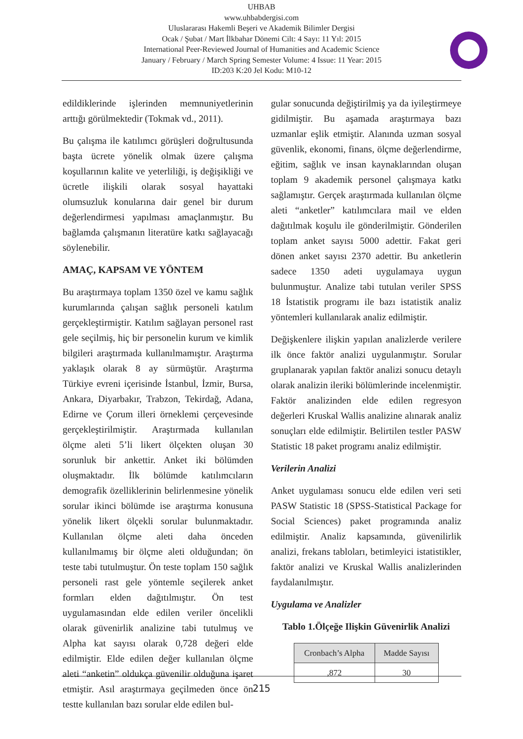UHBAB
www.uhbabdergisi.com
Uluslararası Hakemli Beşeri ve Akademik Bilimler Dergisi
Ocak / Şubat / Mart İlkbahar Dönemi Cilt: 4 Sayı: 11 Yıl: 2015
International Peer-Reviewed Journal of Humanities and Academic Science
January / February / March Spring Semester Volume: 4 Issue: 11 Year: 2015
ID:203 K:20 Jel Kodu: M10-12
edildiklerinde işlerinden memnuniyetlerinin arttığı görülmektedir (Tokmak vd., 2011).
Bu çalışma ile katılımcı görüşleri doğrultusunda başta ücrete yönelik olmak üzere çalışma koşullarının kalite ve yeterliliği, iş değişikliği ve ücretle ilişkili olarak sosyal hayattaki olumsuzluk konularına dair genel bir durum değerlendirmesi yapılması amaçlanmıştır. Bu bağlamda çalışmanın literatüre katkı sağlayacağı söylenebilir.
AMAÇ, KAPSAM VE YÖNTEM
Bu araştırmaya toplam 1350 özel ve kamu sağlık kurumlarında çalışan sağlık personeli katılım gerçekleştirmiştir. Katılım sağlayan personel rast gele seçilmiş, hiç bir personelin kurum ve kimlik bilgileri araştırmada kullanılmamıştır. Araştırma yaklaşık olarak 8 ay sürmüştür. Araştırma Türkiye evreni içerisinde İstanbul, İzmir, Bursa, Ankara, Diyarbakır, Trabzon, Tekirdağ, Adana, Edirne ve Çorum illeri örneklemi çerçevesinde gerçekleştirilmiştir. Araştırmada kullanılan ölçme aleti 5’li likert ölçekten oluşan 30 sorunluk bir ankettir. Anket iki bölümden oluşmaktadır. İlk bölümde katılımcıların demografik özelliklerinin belirlenmesine yönelik sorular ikinci bölümde ise araştırma konusuna yönelik likert ölçekli sorular bulunmaktadır. Kullanılan ölçme aleti daha önceden kullanılmamış bir ölçme aleti olduğundan; ön teste tabi tutulmuştur. Ön teste toplam 150 sağlık personeli rast gele yöntemle seçilerek anket formları elden dağıtılmıştır. Ön test uygulamasından elde edilen veriler öncelikli olarak güvenirlik analizine tabi tutulmuş ve Alpha kat sayısı olarak 0,728 değeri elde edilmiştir. Elde edilen değer kullanılan ölçme aleti “anketin” oldukça güvenilir olduğuna işaret etmiştir. Asıl araştırmaya geçilmeden önce ön testte kullanılan bazı sorular elde edilen bul-
gular sonucunda değiştirilmiş ya da iyileştirmeye gidilmiştir. Bu aşamada araştırmaya bazı uzmanlar eşlik etmiştir. Alanında uzman sosyal güvenlik, ekonomi, finans, ölçme değerlendirme, eğitim, sağlık ve insan kaynaklarından oluşan toplam 9 akademik personel çalışmaya katkı sağlamıştır. Gerçek araştırmada kullanılan ölçme aleti “anketler” katılımcılara mail ve elden dağıtılmak koşulu ile gönderilmiştir. Gönderilen toplam anket sayısı 5000 adettir. Fakat geri dönen anket sayısı 2370 adettir. Bu anketlerin sadece 1350 adeti uygulamaya uygun bulunmuştur. Analize tabi tutulan veriler SPSS 18 İstatistik programı ile bazı istatistik analiz yöntemleri kullanılarak analiz edilmiştir.
Değişkenlere ilişkin yapılan analizlerde verilere ilk önce faktör analizi uygulanmıştır. Sorular gruplanarak yapılan faktör analizi sonucu detaylı olarak analizin ileriki bölümlerinde incelenmiştir. Faktör analizinden elde edilen regresyon değerleri Kruskal Wallis analizine alınarak analiz sonuçları elde edilmiştir. Belirtilen testler PASW Statistic 18 paket programı analiz edilmiştir.
Verilerin Analizi
Anket uygulaması sonucu elde edilen veri seti PASW Statistic 18 (SPSS-Statistical Package for Social Sciences) paket programında analiz edilmiştir. Analiz kapsamında, güvenilirlik analizi, frekans tabloları, betimleyici istatistikler, faktör analizi ve Kruskal Wallis analizlerinden faydalanılmıştır.
Uygulama ve Analizler
Tablo 1.Ölçeğe Ilişkin Güvenirlik Analizi
| Cronbach’s Alpha | Madde Sayısı |
| --- | --- |
| ,872 | 30 |
215